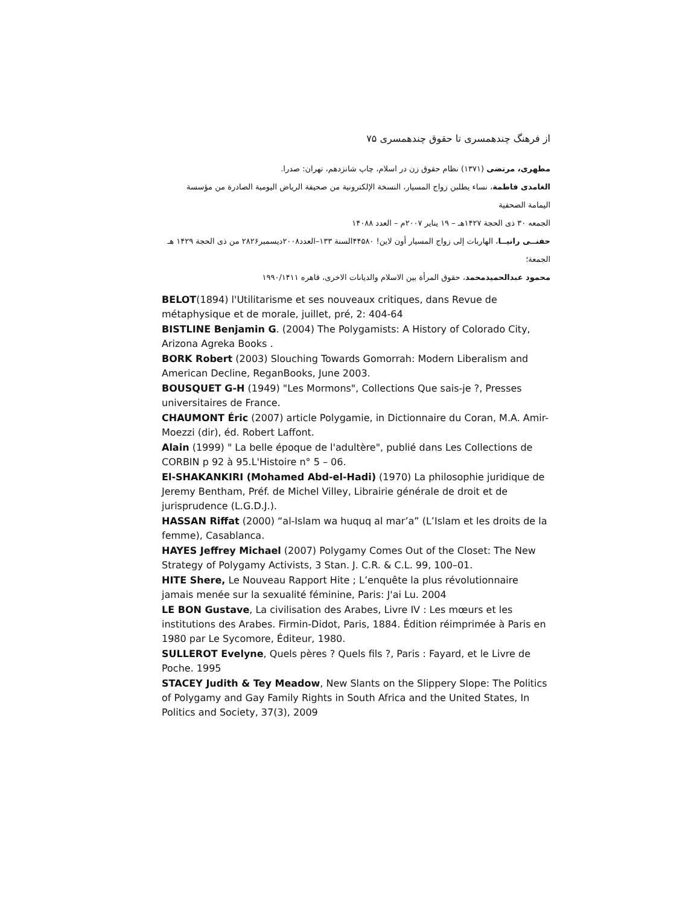از فرهنگ چندهمسری تا حقوق چندهمسری ۷۵
مطهری، مرتضی (۱۳۷۱) نظام حقوق زن در اسلام، چاپ شانزدهم، تهران: صدرا.
الغامدی فاطمة، نساء يطلبن زواج المسيار، النسخة الإلكترونية من صحيفة الرياض اليومية الصادرة من مؤسسة اليمامة الصحفية
الجمعه ۳۰ ذی الحجة ۱۴۲۷هـ – ۱۹ يناير ۲۰۰۷م – العدد ۱۴۰۸۸
حفنــی رانيــا، الهاربات إلى زواج المسيار أون لاين! ۴۴۵۸۰السنة ۱۳۳–العدد۲۰۰۸ديسمبر۲۸۲۶ من ذی الحجة ۱۴۲۹ هـ الجمعة؛
محمود عبدالحميدمحمد، حقوق المرأة بين الاسلام والديانات الاخرى، قاهره ۱۹۹۰/۱۴۱۱
BELOT(1894) l'Utilitarisme et ses nouveaux critiques, dans Revue de métaphysique et de morale, juillet, pré, 2: 404-64
BISTLINE Benjamin G. (2004) The Polygamists: A History of Colorado City, Arizona Agreka Books .
BORK Robert (2003) Slouching Towards Gomorrah: Modern Liberalism and American Decline, ReganBooks, June 2003.
BOUSQUET G-H (1949) "Les Mormons", Collections Que sais-je ?, Presses universitaires de France.
CHAUMONT Éric (2007) article Polygamie, in Dictionnaire du Coran, M.A. Amir-Moezzi (dir), éd. Robert Laffont.
Alain (1999) " La belle époque de l'adultère", publié dans Les Collections de CORBIN p 92 à 95.L'Histoire n° 5 – 06.
El-SHAKANKIRI (Mohamed Abd-el-Hadi) (1970) La philosophie juridique de Jeremy Bentham, Préf. de Michel Villey, Librairie générale de droit et de jurisprudence (L.G.D.J.).
HASSAN Riffat (2000) “al-Islam wa huquq al mar’a” (L’Islam et les droits de la femme), Casablanca.
HAYES Jeffrey Michael (2007) Polygamy Comes Out of the Closet: The New Strategy of Polygamy Activists, 3 Stan. J. C.R. & C.L. 99, 100–01.
HITE Shere, Le Nouveau Rapport Hite ; L’enquête la plus révolutionnaire jamais menée sur la sexualité féminine, Paris: J'ai Lu. 2004
LE BON Gustave, La civilisation des Arabes, Livre IV : Les mœurs et les institutions des Arabes. Firmin-Didot, Paris, 1884. Édition réimprimée à Paris en 1980 par Le Sycomore, Éditeur, 1980.
SULLEROT Evelyne, Quels pères ? Quels fils ?, Paris : Fayard, et le Livre de Poche. 1995
STACEY Judith & Tey Meadow, New Slants on the Slippery Slope: The Politics of Polygamy and Gay Family Rights in South Africa and the United States, In Politics and Society, 37(3), 2009